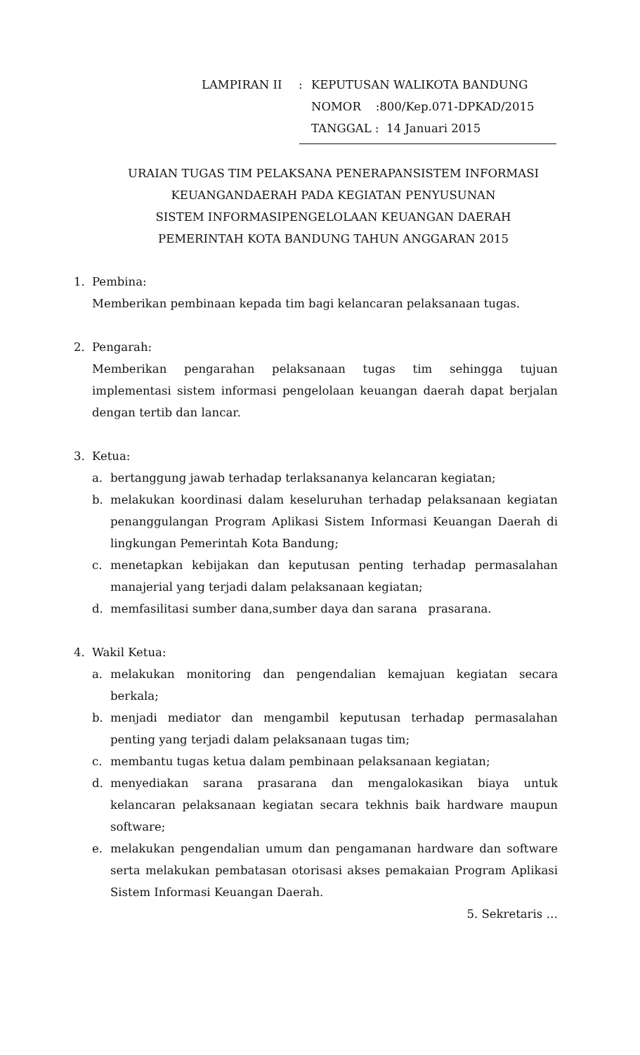| LAMPIRAN II | : | KEPUTUSAN WALIKOTA BANDUNG |
| | | NOMOR :800/Kep.071-DPKAD/2015 |
| | | TANGGAL : 14 Januari 2015 |
URAIAN TUGAS TIM PELAKSANA PENERAPANSISTEM INFORMASI
KEUANGANDAERAH PADA KEGIATAN PENYUSUNAN
SISTEM INFORMASIPENGELOLAAN KEUANGAN DAERAH
PEMERINTAH KOTA BANDUNG TAHUN ANGGARAN 2015
1. Pembina:
Memberikan pembinaan kepada tim bagi kelancaran pelaksanaan tugas.
2. Pengarah:
Memberikan pengarahan pelaksanaan tugas tim sehingga tujuan implementasi sistem informasi pengelolaan keuangan daerah dapat berjalan dengan tertib dan lancar.
3. Ketua:
a. bertanggung jawab terhadap terlaksananya kelancaran kegiatan;
b. melakukan koordinasi dalam keseluruhan terhadap pelaksanaan kegiatan penanggulangan Program Aplikasi Sistem Informasi Keuangan Daerah di lingkungan Pemerintah Kota Bandung;
c. menetapkan kebijakan dan keputusan penting terhadap permasalahan manajerial yang terjadi dalam pelaksanaan kegiatan;
d. memfasilitasi sumber dana,sumber daya dan sarana prasarana.
4. Wakil Ketua:
a. melakukan monitoring dan pengendalian kemajuan kegiatan secara berkala;
b. menjadi mediator dan mengambil keputusan terhadap permasalahan penting yang terjadi dalam pelaksanaan tugas tim;
c. membantu tugas ketua dalam pembinaan pelaksanaan kegiatan;
d. menyediakan sarana prasarana dan mengalokasikan biaya untuk kelancaran pelaksanaan kegiatan secara tekhnis baik hardware maupun software;
e. melakukan pengendalian umum dan pengamanan hardware dan software serta melakukan pembatasan otorisasi akses pemakaian Program Aplikasi Sistem Informasi Keuangan Daerah.
5. Sekretaris …